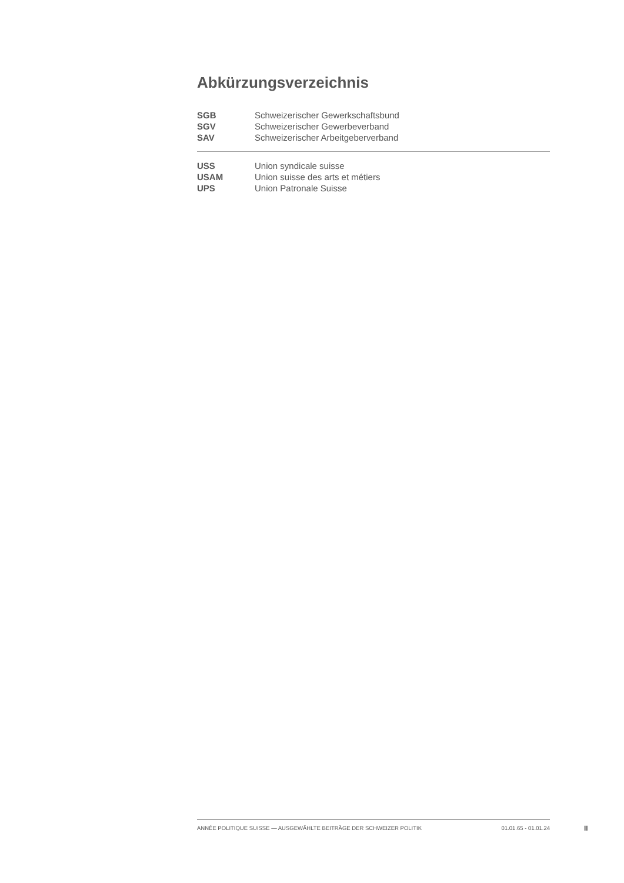Abkürzungsverzeichnis
| SGB | Schweizerischer Gewerkschaftsbund |
| SGV | Schweizerischer Gewerbeverband |
| SAV | Schweizerischer Arbeitgeberverband |
| USS | Union syndicale suisse |
| USAM | Union suisse des arts et métiers |
| UPS | Union Patronale Suisse |
ANNÉE POLITIQUE SUISSE — AUSGEWÄHLTE BEITRÄGE DER SCHWEIZER POLITIK 01.01.65 - 01.01.24
II